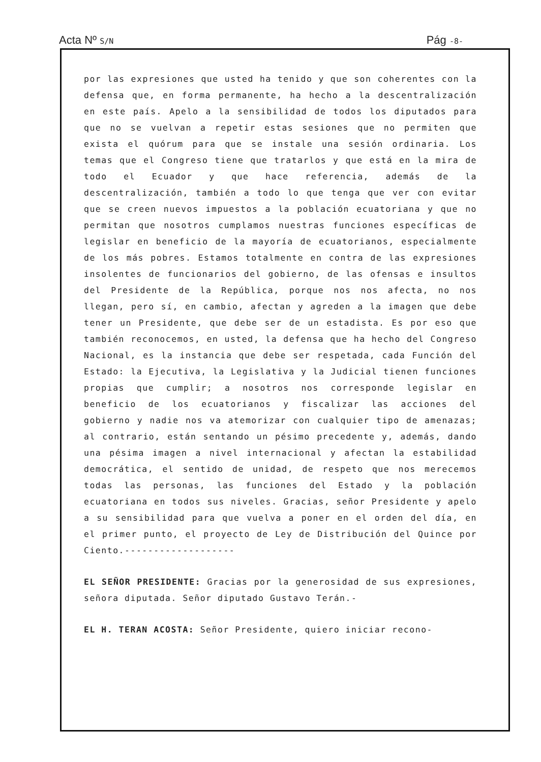Acta Nº S/N Pág -8-
por las expresiones que usted ha tenido y que son coherentes con la defensa que, en forma permanente, ha hecho a la descentralización en este país. Apelo a la sensibilidad de todos los diputados para que no se vuelvan a repetir estas sesiones que no permiten que exista el quórum para que se instale una sesión ordinaria. Los temas que el Congreso tiene que tratarlos y que está en la mira de todo el Ecuador y que hace referencia, además de la descentralización, también a todo lo que tenga que ver con evitar que se creen nuevos impuestos a la población ecuatoriana y que no permitan que nosotros cumplamos nuestras funciones específicas de legislar en beneficio de la mayoría de ecuatorianos, especialmente de los más pobres. Estamos totalmente en contra de las expresiones insolentes de funcionarios del gobierno, de las ofensas e insultos del Presidente de la República, porque nos nos afecta, no nos llegan, pero sí, en cambio, afectan y agreden a la imagen que debe tener un Presidente, que debe ser de un estadista. Es por eso que también reconocemos, en usted, la defensa que ha hecho del Congreso Nacional, es la instancia que debe ser respetada, cada Función del Estado: la Ejecutiva, la Legislativa y la Judicial tienen funciones propias que cumplir; a nosotros nos corresponde legislar en beneficio de los ecuatorianos y fiscalizar las acciones del gobierno y nadie nos va atemorizar con cualquier tipo de amenazas; al contrario, están sentando un pésimo precedente y, además, dando una pésima imagen a nivel internacional y afectan la estabilidad democrática, el sentido de unidad, de respeto que nos merecemos todas las personas, las funciones del Estado y la población ecuatoriana en todos sus niveles. Gracias, señor Presidente y apelo a su sensibilidad para que vuelva a poner en el orden del día, en el primer punto, el proyecto de Ley de Distribución del Quince por Ciento.-------------------
EL SEÑOR PRESIDENTE: Gracias por la generosidad de sus expresiones, señora diputada. Señor diputado Gustavo Terán.-
EL H. TERAN ACOSTA: Señor Presidente, quiero iniciar recono-